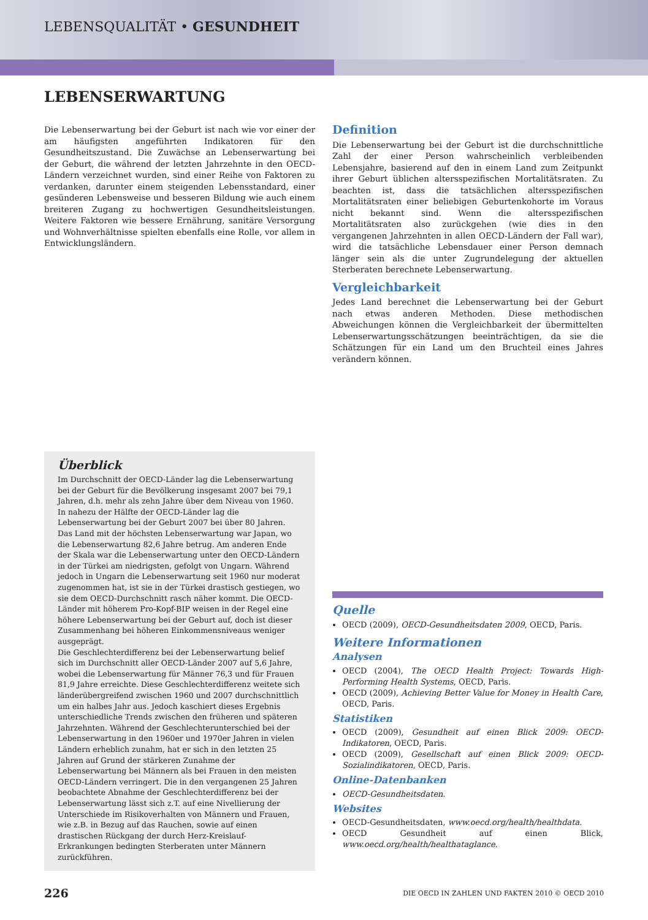LEBENSQUALITÄT • GESUNDHEIT
LEBENSERWARTUNG
Die Lebenserwartung bei der Geburt ist nach wie vor einer der am häufigsten angeführten Indikatoren für den Gesundheitszustand. Die Zuwächse an Lebenserwartung bei der Geburt, die während der letzten Jahrzehnte in den OECD-Ländern verzeichnet wurden, sind einer Reihe von Faktoren zu verdanken, darunter einem steigenden Lebensstandard, einer gesünderen Lebensweise und besseren Bildung wie auch einem breiteren Zugang zu hochwertigen Gesundheitsleistungen. Weitere Faktoren wie bessere Ernährung, sanitäre Versorgung und Wohnverhältnisse spielten ebenfalls eine Rolle, vor allem in Entwicklungsländern.
Überblick
Im Durchschnitt der OECD-Länder lag die Lebenserwartung bei der Geburt für die Bevölkerung insgesamt 2007 bei 79,1 Jahren, d.h. mehr als zehn Jahre über dem Niveau von 1960. In nahezu der Hälfte der OECD-Länder lag die Lebenserwartung bei der Geburt 2007 bei über 80 Jahren. Das Land mit der höchsten Lebenserwartung war Japan, wo die Lebenserwartung 82,6 Jahre betrug. Am anderen Ende der Skala war die Lebenserwartung unter den OECD-Ländern in der Türkei am niedrigsten, gefolgt von Ungarn. Während jedoch in Ungarn die Lebenserwartung seit 1960 nur moderat zugenommen hat, ist sie in der Türkei drastisch gestiegen, wo sie dem OECD-Durchschnitt rasch näher kommt. Die OECD-Länder mit höherem Pro-Kopf-BIP weisen in der Regel eine höhere Lebenserwartung bei der Geburt auf, doch ist dieser Zusammenhang bei höheren Einkommensniveaus weniger ausgeprägt.
Die Geschlechterdifferenz bei der Lebenserwartung belief sich im Durchschnitt aller OECD-Länder 2007 auf 5,6 Jahre, wobei die Lebenserwartung für Männer 76,3 und für Frauen 81,9 Jahre erreichte. Diese Geschlechterdifferenz weitete sich länderübergreifend zwischen 1960 und 2007 durchschnittlich um ein halbes Jahr aus. Jedoch kaschiert dieses Ergebnis unterschiedliche Trends zwischen den früheren und späteren Jahrzehnten. Während der Geschlechterunterschied bei der Lebenserwartung in den 1960er und 1970er Jahren in vielen Ländern erheblich zunahm, hat er sich in den letzten 25 Jahren auf Grund der stärkeren Zunahme der Lebenserwartung bei Männern als bei Frauen in den meisten OECD-Ländern verringert. Die in den vergangenen 25 Jahren beobachtete Abnahme der Geschlechterdifferenz bei der Lebenserwartung lässt sich z.T. auf eine Nivellierung der Unterschiede im Risikoverhalten von Männern und Frauen, wie z.B. in Bezug auf das Rauchen, sowie auf einen drastischen Rückgang der durch Herz-Kreislauf-Erkrankungen bedingten Sterberaten unter Männern zurückführen.
Definition
Die Lebenserwartung bei der Geburt ist die durchschnittliche Zahl der einer Person wahrscheinlich verbleibenden Lebensjahre, basierend auf den in einem Land zum Zeitpunkt ihrer Geburt üblichen altersspezifischen Mortalitätsraten. Zu beachten ist, dass die tatsächlichen altersspezifischen Mortalitätsraten einer beliebigen Geburtenkohorte im Voraus nicht bekannt sind. Wenn die altersspezifischen Mortalitätsraten also zurückgehen (wie dies in den vergangenen Jahrzehnten in allen OECD-Ländern der Fall war), wird die tatsächliche Lebensdauer einer Person demnach länger sein als die unter Zugrundelegung der aktuellen Sterberaten berechnete Lebenserwartung.
Vergleichbarkeit
Jedes Land berechnet die Lebenserwartung bei der Geburt nach etwas anderen Methoden. Diese methodischen Abweichungen können die Vergleichbarkeit der übermittelten Lebenserwartungsschätzungen beeinträchtigen, da sie die Schätzungen für ein Land um den Bruchteil eines Jahres verändern können.
Quelle
OECD (2009), OECD-Gesundheitsdaten 2009, OECD, Paris.
Weitere Informationen
Analysen
OECD (2004), The OECD Health Project: Towards High-Performing Health Systems, OECD, Paris.
OECD (2009), Achieving Better Value for Money in Health Care, OECD, Paris.
Statistiken
OECD (2009), Gesundheit auf einen Blick 2009: OECD-Indikatoren, OECD, Paris.
OECD (2009), Gesellschaft auf einen Blick 2009: OECD-Sozialindikatoren, OECD, Paris.
Online-Datenbanken
OECD-Gesundheitsdaten.
Websites
OECD-Gesundheitsdaten, www.oecd.org/health/healthdata.
OECD Gesundheit auf einen Blick, www.oecd.org/health/healthataglance.
226 DIE OECD IN ZAHLEN UND FAKTEN 2010 © OECD 2010